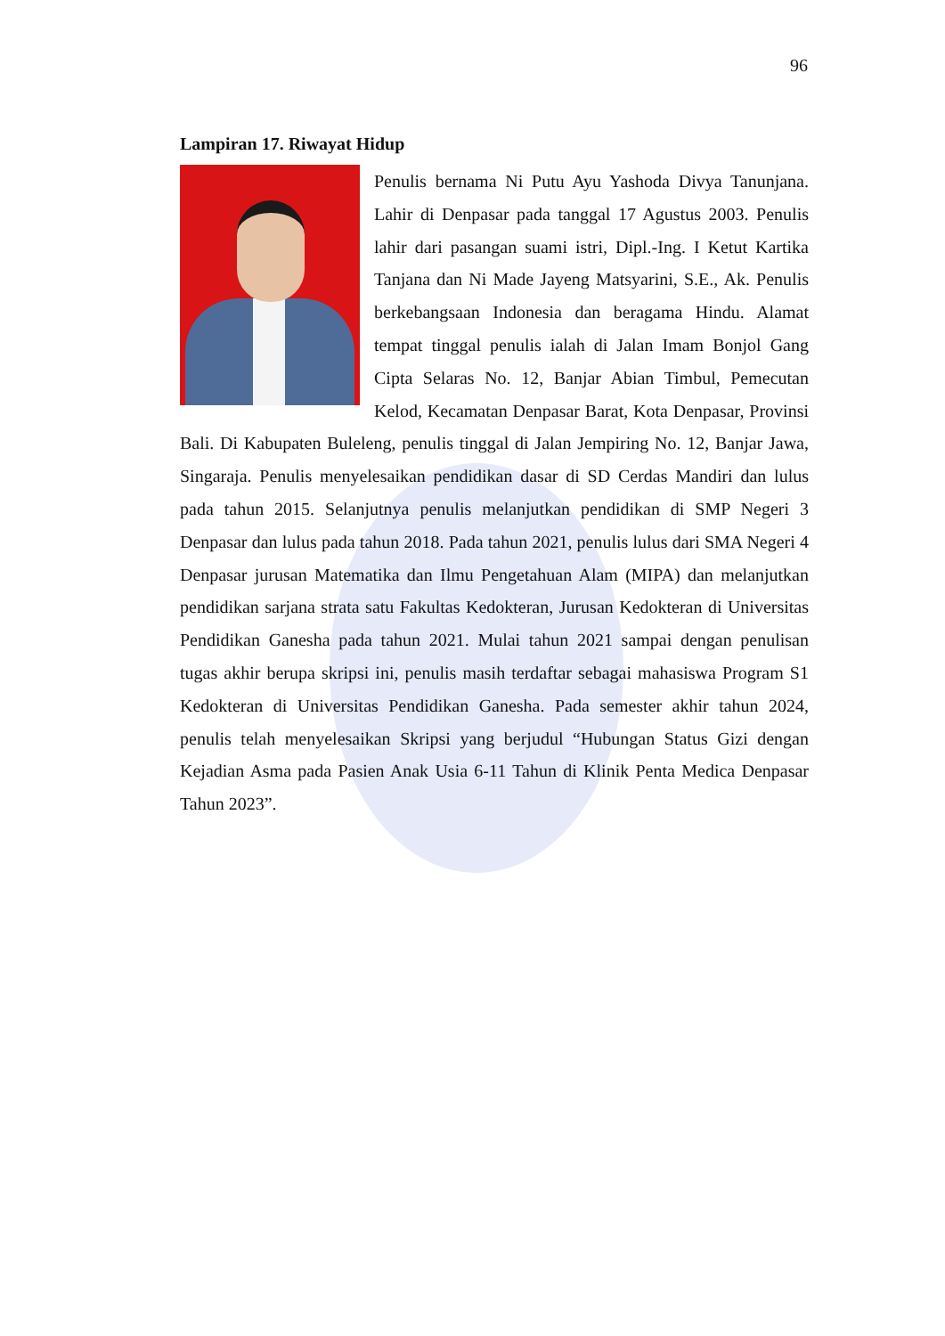96
Lampiran 17. Riwayat Hidup
Penulis bernama Ni Putu Ayu Yashoda Divya Tanunjana. Lahir di Denpasar pada tanggal 17 Agustus 2003. Penulis lahir dari pasangan suami istri, Dipl.-Ing. I Ketut Kartika Tanjana dan Ni Made Jayeng Matsyarini, S.E., Ak. Penulis berkebangsaan Indonesia dan beragama Hindu. Alamat tempat tinggal penulis ialah di Jalan Imam Bonjol Gang Cipta Selaras No. 12, Banjar Abian Timbul, Pemecutan Kelod, Kecamatan Denpasar Barat, Kota Denpasar, Provinsi Bali. Di Kabupaten Buleleng, penulis tinggal di Jalan Jempiring No. 12, Banjar Jawa, Singaraja. Penulis menyelesaikan pendidikan dasar di SD Cerdas Mandiri dan lulus pada tahun 2015. Selanjutnya penulis melanjutkan pendidikan di SMP Negeri 3 Denpasar dan lulus pada tahun 2018. Pada tahun 2021, penulis lulus dari SMA Negeri 4 Denpasar jurusan Matematika dan Ilmu Pengetahuan Alam (MIPA) dan melanjutkan pendidikan sarjana strata satu Fakultas Kedokteran, Jurusan Kedokteran di Universitas Pendidikan Ganesha pada tahun 2021. Mulai tahun 2021 sampai dengan penulisan tugas akhir berupa skripsi ini, penulis masih terdaftar sebagai mahasiswa Program S1 Kedokteran di Universitas Pendidikan Ganesha. Pada semester akhir tahun 2024, penulis telah menyelesaikan Skripsi yang berjudul “Hubungan Status Gizi dengan Kejadian Asma pada Pasien Anak Usia 6-11 Tahun di Klinik Penta Medica Denpasar Tahun 2023”.